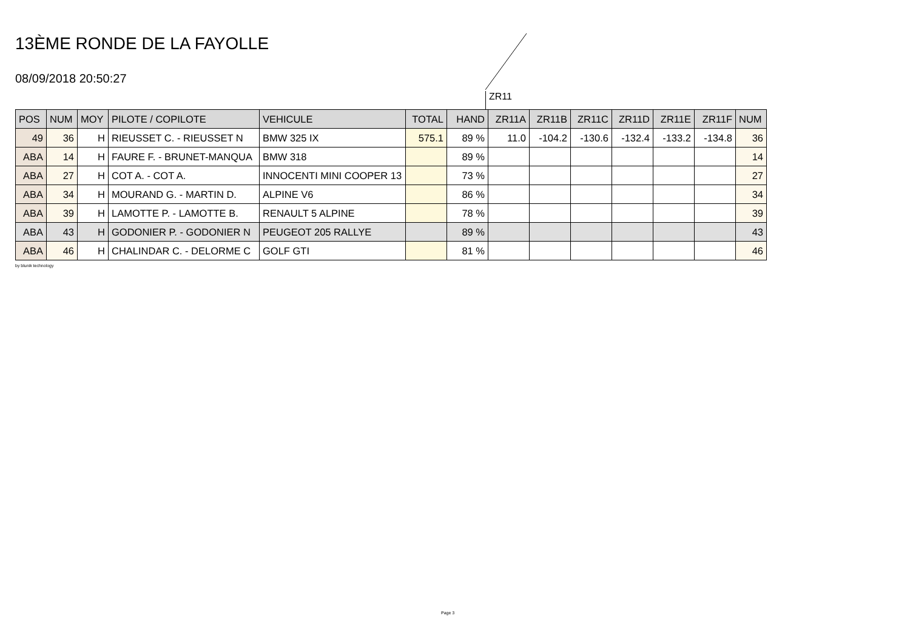13ÈME RONDE DE LA FAYOLLE
08/09/2018 20:50:27
ZR11
| POS | NUM | MOY | PILOTE / COPILOTE | VEHICULE | TOTAL | HAND | ZR11A | ZR11B | ZR11C | ZR11D | ZR11E | ZR11F | NUM |
| --- | --- | --- | --- | --- | --- | --- | --- | --- | --- | --- | --- | --- | --- |
| 49 | 36 | H | RIEUSSET C. - RIEUSSET N | BMW 325 IX | 575.1 | 89 % | 11.0 | -104.2 | -130.6 | -132.4 | -133.2 | -134.8 | 36 |
| ABA | 14 | H | FAURE F. - BRUNET-MANQUA | BMW 318 | | 89 % | | | | | | | 14 |
| ABA | 27 | H | COT A. - COT A. | INNOCENTI MINI COOPER 13 | | 73 % | | | | | | | 27 |
| ABA | 34 | H | MOURAND G. - MARTIN D. | ALPINE V6 | | 86 % | | | | | | | 34 |
| ABA | 39 | H | LAMOTTE P. - LAMOTTE B. | RENAULT 5 ALPINE | | 78 % | | | | | | | 39 |
| ABA | 43 | H | GODONIER P. - GODONIER N | PEUGEOT 205 RALLYE | | 89 % | | | | | | | 43 |
| ABA | 46 | H | CHALINDAR C. - DELORME C | GOLF GTI | | 81 % | | | | | | | 46 |
by blunik technology
Page 3